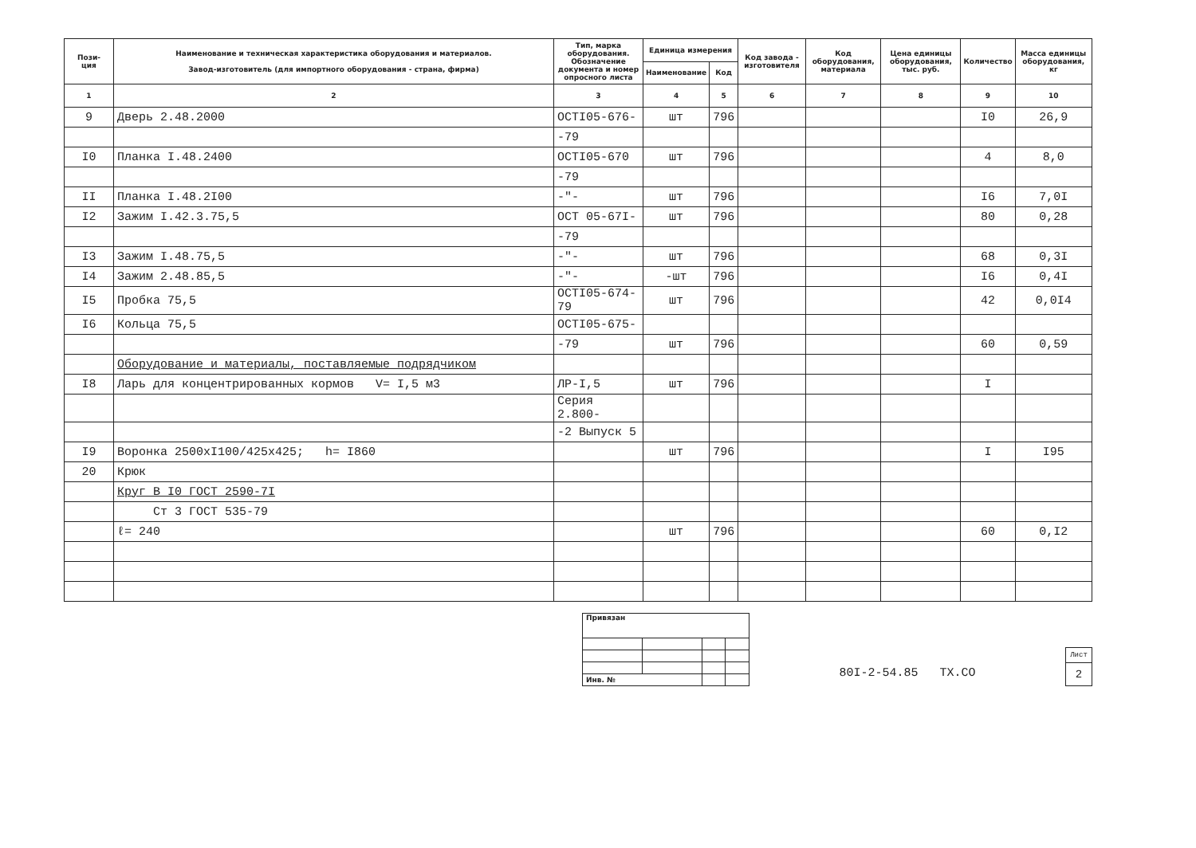| Пози- ция | Наименование и техническая характеристика оборудования и материалов. Завод-изготовитель (для импортного оборудования - страна, фирма) | Тип, марка оборудования. Обозначение документа и номер опросного листа | Единица измерения | | Код завода - изготовителя | Код оборудования, материала | Цена единицы оборудования, тыс. руб. | Количество | Масса единицы оборудования, кг |
| --- | --- | --- | --- | --- | --- | --- | --- | --- | --- |
| | | | Наименование | Код | | | | | |
| 1 | 2 | 3 | 4 | 5 | 6 | 7 | 8 | 9 | 10 |
| 9 | Дверь 2.48.2000 | ОСТI05-676- | шт | 796 | | | | I0 | 26,9 |
| | | -79 | | | | | | | |
| I0 | Планка I.48.2400 | ОСТI05-670 | шт | 796 | | | | 4 | 8,0 |
| | | -79 | | | | | | | |
| II | Планка I.48.2I00 | -"- | шт | 796 | | | | I6 | 7,0I |
| I2 | Зажим I.42.3.75,5 | ОСТ 05-67I- | шт | 796 | | | | 80 | 0,28 |
| | | -79 | | | | | | | |
| I3 | Зажим I.48.75,5 | -"- | шт | 796 | | | | 68 | 0,3I |
| I4 | Зажим 2.48.85,5 | -"- | -шт | 796 | | | | I6 | 0,4I |
| I5 | Пробка 75,5 | ОСТI05-674-79 | шт | 796 | | | | 42 | 0,0I4 |
| I6 | Кольца 75,5 | ОСТI05-675- | | | | | | | |
| | | -79 | шт | 796 | | | | 60 | 0,59 |
| | Оборудование и материалы, поставляемые подрядчиком | | | | | | | | |
| I8 | Ларь для концентрированных кормов V= I,5 м3 | ЛР-I,5 | шт | 796 | | | | I | |
| | | Серия 2.800- | | | | | | | |
| | | -2 Выпуск 5 | | | | | | | |
| I9 | Воронка 2500xI100/425x425; h= I860 | | шт | 796 | | | | I | I95 |
| 20 | Крюк | | | | | | | | |
| | Круг В I0 ГОСТ 2590-7I | | | | | | | | |
| | Ст 3 ГОСТ 535-79 | | | | | | | | |
| | ℓ= 240 | | шт | 796 | | | | 60 | 0,I2 |
| Привязан | | | |
| Инв. № | | | |
80I-2-54.85 ТХ.СО
| Лист |
| 2 |